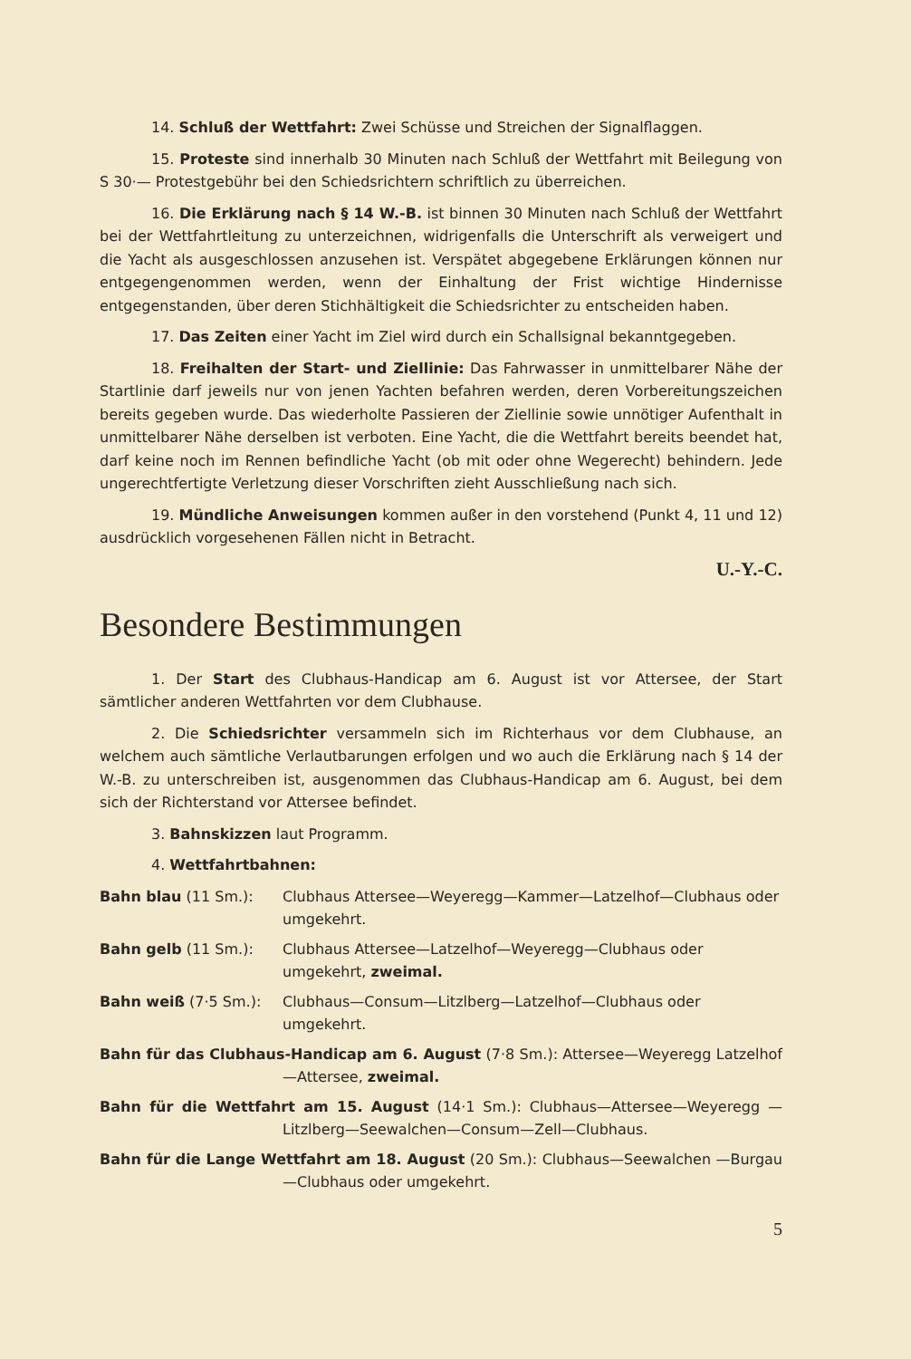14. Schluß der Wettfahrt: Zwei Schüsse und Streichen der Signalflaggen.
15. Proteste sind innerhalb 30 Minuten nach Schluß der Wettfahrt mit Beilegung von S 30·— Protestgebühr bei den Schiedsrichtern schriftlich zu überreichen.
16. Die Erklärung nach § 14 W.-B. ist binnen 30 Minuten nach Schluß der Wettfahrt bei der Wettfahrtleitung zu unterzeichnen, widrigenfalls die Unterschrift als verweigert und die Yacht als ausgeschlossen anzusehen ist. Verspätet abgegebene Erklärungen können nur entgegengenommen werden, wenn der Einhaltung der Frist wichtige Hindernisse entgegenstanden, über deren Stichhältigkeit die Schiedsrichter zu entscheiden haben.
17. Das Zeiten einer Yacht im Ziel wird durch ein Schallsignal bekanntgegeben.
18. Freihalten der Start- und Ziellinie: Das Fahrwasser in unmittelbarer Nähe der Startlinie darf jeweils nur von jenen Yachten befahren werden, deren Vorbereitungszeichen bereits gegeben wurde. Das wiederholte Passieren der Ziellinie sowie unnötiger Aufenthalt in unmittelbarer Nähe derselben ist verboten. Eine Yacht, die die Wettfahrt bereits beendet hat, darf keine noch im Rennen befindliche Yacht (ob mit oder ohne Wegerecht) behindern. Jede ungerechtfertigte Verletzung dieser Vorschriften zieht Ausschließung nach sich.
19. Mündliche Anweisungen kommen außer in den vorstehend (Punkt 4, 11 und 12) ausdrücklich vorgesehenen Fällen nicht in Betracht.
U.-Y.-C.
Besondere Bestimmungen
1. Der Start des Clubhaus-Handicap am 6. August ist vor Attersee, der Start sämtlicher anderen Wettfahrten vor dem Clubhause.
2. Die Schiedsrichter versammeln sich im Richterhaus vor dem Clubhause, an welchem auch sämtliche Verlautbarungen erfolgen und wo auch die Erklärung nach § 14 der W.-B. zu unterschreiben ist, ausgenommen das Clubhaus-Handicap am 6. August, bei dem sich der Richterstand vor Attersee befindet.
3. Bahnskizzen laut Programm.
4. Wettfahrtbahnen:
Bahn blau (11 Sm.): Clubhaus Attersee—Weyeregg—Kammer—Latzelhof—Clubhaus oder umgekehrt.
Bahn gelb (11 Sm.): Clubhaus Attersee—Latzelhof—Weyeregg—Clubhaus oder umgekehrt, zweimal.
Bahn weiß (7·5 Sm.): Clubhaus—Consum—Litzlberg—Latzelhof—Clubhaus oder umgekehrt.
Bahn für das Clubhaus-Handicap am 6. August (7·8 Sm.): Attersee—Weyeregg Latzelhof—Attersee, zweimal.
Bahn für die Wettfahrt am 15. August (14·1 Sm.): Clubhaus—Attersee—Weyeregg —Litzlberg—Seewalchen—Consum—Zell—Clubhaus.
Bahn für die Lange Wettfahrt am 18. August (20 Sm.): Clubhaus—Seewalchen —Burgau—Clubhaus oder umgekehrt.
5